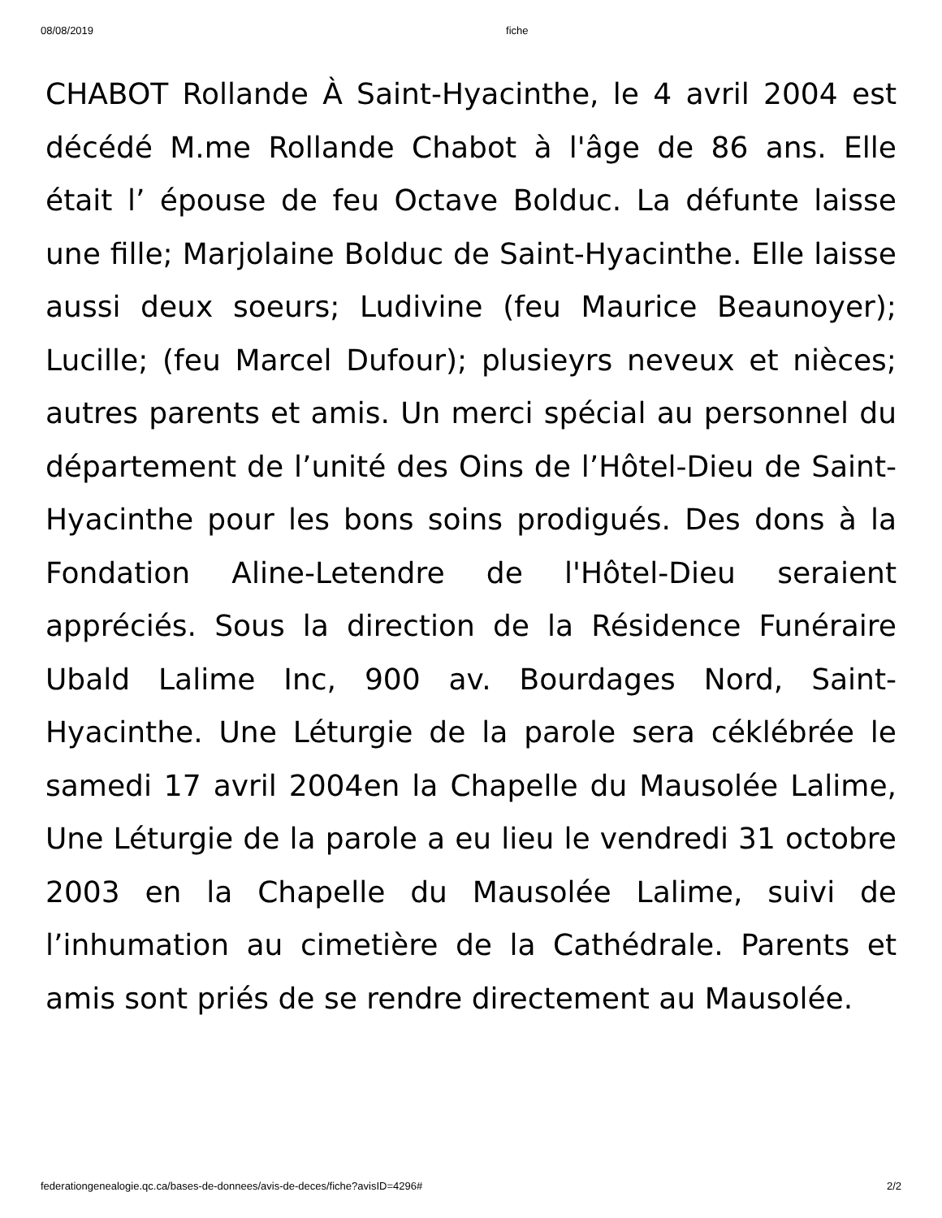08/08/2019 fiche
CHABOT Rollande À Saint-Hyacinthe, le 4 avril 2004 est décédé M.me Rollande Chabot à l'âge de 86 ans. Elle était l’ épouse de feu Octave Bolduc. La défunte laisse une fille; Marjolaine Bolduc de Saint-Hyacinthe. Elle laisse aussi deux soeurs; Ludivine (feu Maurice Beaunoyer); Lucille; (feu Marcel Dufour); plusieyrs neveux et nièces; autres parents et amis. Un merci spécial au personnel du département de l’unité des Oins de l’Hôtel-Dieu de Saint-Hyacinthe pour les bons soins prodigués. Des dons à la Fondation Aline-Letendre de l'Hôtel-Dieu seraient appréciés. Sous la direction de la Résidence Funéraire Ubald Lalime Inc, 900 av. Bourdages Nord, Saint-Hyacinthe. Une Léturgie de la parole sera céklébrée le samedi 17 avril 2004en la Chapelle du Mausolée Lalime, Une Léturgie de la parole a eu lieu le vendredi 31 octobre 2003 en la Chapelle du Mausolée Lalime, suivi de l’inhumation au cimetière de la Cathédrale. Parents et amis sont priés de se rendre directement au Mausolée.
federationgenealogie.qc.ca/bases-de-donnees/avis-de-deces/fiche?avisID=4296# 2/2